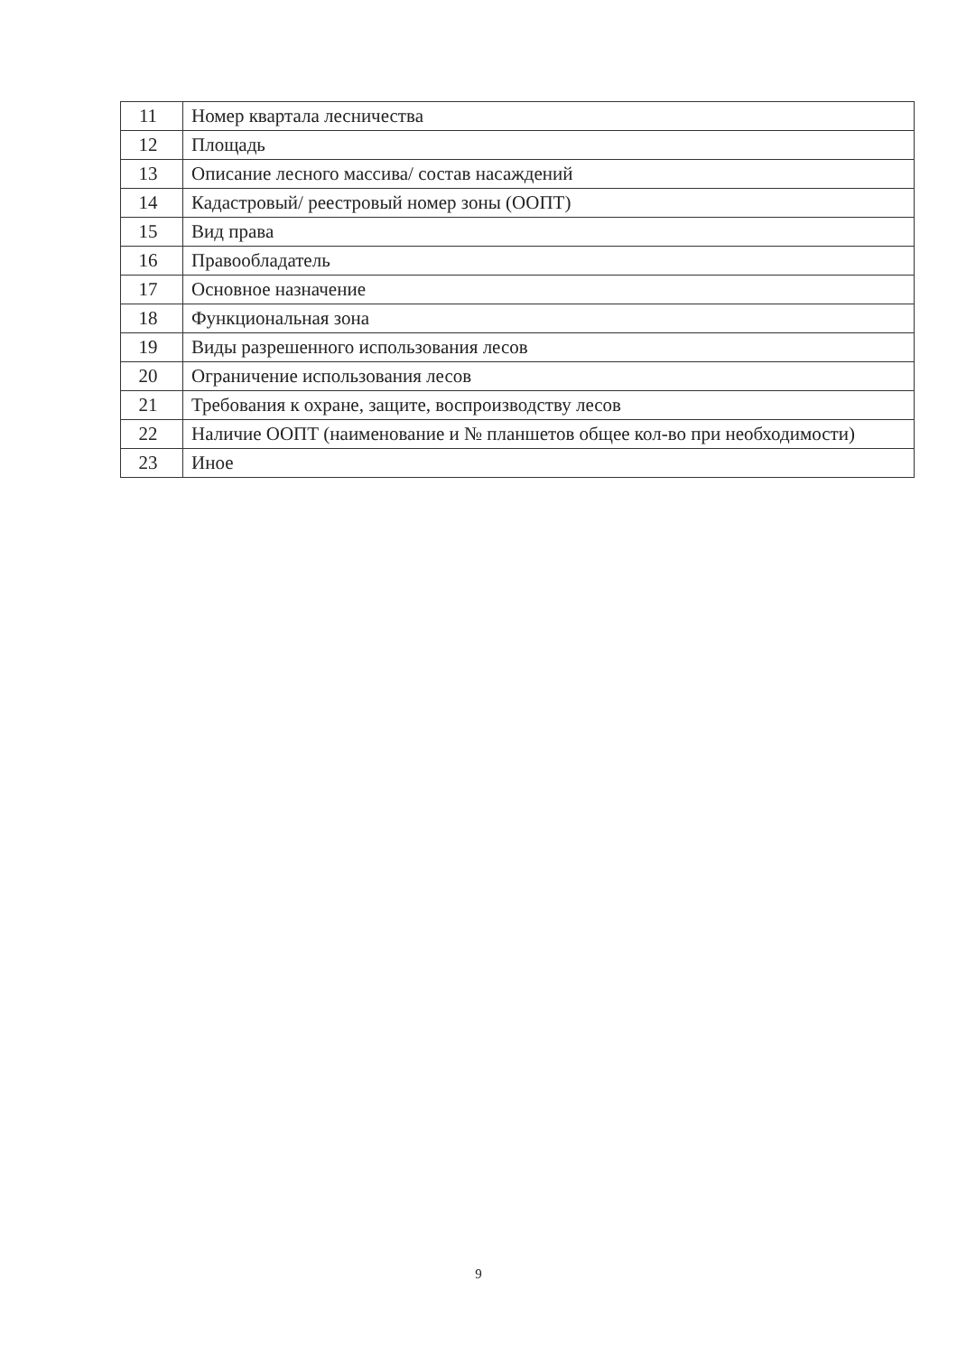| 11 | Номер квартала лесничества |
| 12 | Площадь |
| 13 | Описание лесного массива/ состав насаждений |
| 14 | Кадастровый/ реестровый номер зоны (ООПТ) |
| 15 | Вид права |
| 16 | Правообладатель |
| 17 | Основное назначение |
| 18 | Функциональная зона |
| 19 | Виды разрешенного использования лесов |
| 20 | Ограничение использования лесов |
| 21 | Требования к охране, защите, воспроизводству лесов |
| 22 | Наличие ООПТ (наименование и № планшетов общее кол-во при необходимости) |
| 23 | Иное |
9